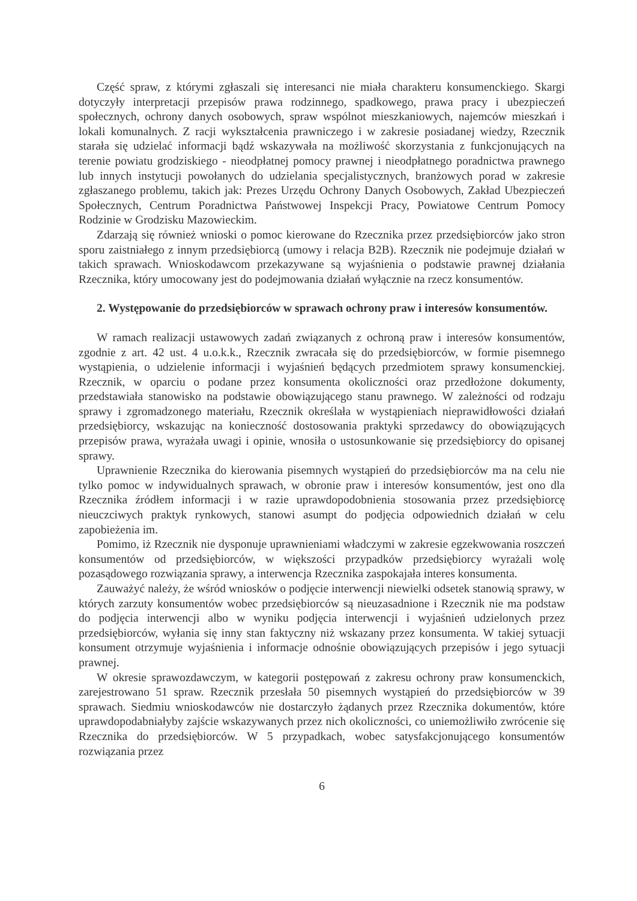Część spraw, z którymi zgłaszali się interesanci nie miała charakteru konsumenckiego. Skargi dotyczyły interpretacji przepisów prawa rodzinnego, spadkowego, prawa pracy i ubezpieczeń społecznych, ochrony danych osobowych, spraw wspólnot mieszkaniowych, najemców mieszkań i lokali komunalnych. Z racji wykształcenia prawniczego i w zakresie posiadanej wiedzy, Rzecznik starała się udzielać informacji bądź wskazywała na możliwość skorzystania z funkcjonujących na terenie powiatu grodziskiego - nieodpłatnej pomocy prawnej i nieodpłatnego poradnictwa prawnego lub innych instytucji powołanych do udzielania specjalistycznych, branżowych porad w zakresie zgłaszanego problemu, takich jak: Prezes Urzędu Ochrony Danych Osobowych, Zakład Ubezpieczeń Społecznych, Centrum Poradnictwa Państwowej Inspekcji Pracy, Powiatowe Centrum Pomocy Rodzinie w Grodzisku Mazowieckim.
Zdarzają się również wnioski o pomoc kierowane do Rzecznika przez przedsiębiorców jako stron sporu zaistniałego z innym przedsiębiorcą (umowy i relacja B2B). Rzecznik nie podejmuje działań w takich sprawach. Wnioskodawcom przekazywane są wyjaśnienia o podstawie prawnej działania Rzecznika, który umocowany jest do podejmowania działań wyłącznie na rzecz konsumentów.
2. Występowanie do przedsiębiorców w sprawach ochrony praw i interesów konsumentów.
W ramach realizacji ustawowych zadań związanych z ochroną praw i interesów konsumentów, zgodnie z art. 42 ust. 4 u.o.k.k., Rzecznik zwracała się do przedsiębiorców, w formie pisemnego wystąpienia, o udzielenie informacji i wyjaśnień będących przedmiotem sprawy konsumenckiej. Rzecznik, w oparciu o podane przez konsumenta okoliczności oraz przedłożone dokumenty, przedstawiała stanowisko na podstawie obowiązującego stanu prawnego. W zależności od rodzaju sprawy i zgromadzonego materiału, Rzecznik określała w wystąpieniach nieprawidłowości działań przedsiębiorcy, wskazując na konieczność dostosowania praktyki sprzedawcy do obowiązujących przepisów prawa, wyrażała uwagi i opinie, wnosiła o ustosunkowanie się przedsiębiorcy do opisanej sprawy.
Uprawnienie Rzecznika do kierowania pisemnych wystąpień do przedsiębiorców ma na celu nie tylko pomoc w indywidualnych sprawach, w obronie praw i interesów konsumentów, jest ono dla Rzecznika źródłem informacji i w razie uprawdopodobnienia stosowania przez przedsiębiorcę nieuczciwych praktyk rynkowych, stanowi asumpt do podjęcia odpowiednich działań w celu zapobieżenia im.
Pomimo, iż Rzecznik nie dysponuje uprawnieniami władczymi w zakresie egzekwowania roszczeń konsumentów od przedsiębiorców, w większości przypadków przedsiębiorcy wyrażali wolę pozasądowego rozwiązania sprawy, a interwencja Rzecznika zaspokajała interes konsumenta.
Zauważyć należy, że wśród wniosków o podjęcie interwencji niewielki odsetek stanowią sprawy, w których zarzuty konsumentów wobec przedsiębiorców są nieuzasadnione i Rzecznik nie ma podstaw do podjęcia interwencji albo w wyniku podjęcia interwencji i wyjaśnień udzielonych przez przedsiębiorców, wyłania się inny stan faktyczny niż wskazany przez konsumenta. W takiej sytuacji konsument otrzymuje wyjaśnienia i informacje odnośnie obowiązujących przepisów i jego sytuacji prawnej.
W okresie sprawozdawczym, w kategorii postępowań z zakresu ochrony praw konsumenckich, zarejestrowano 51 spraw. Rzecznik przesłała 50 pisemnych wystąpień do przedsiębiorców w 39 sprawach. Siedmiu wnioskodawców nie dostarczyło żądanych przez Rzecznika dokumentów, które uprawdopodabniałyby zajście wskazywanych przez nich okoliczności, co uniemożliwiło zwrócenie się Rzecznika do przedsiębiorców. W 5 przypadkach, wobec satysfakcjonującego konsumentów rozwiązania przez
6